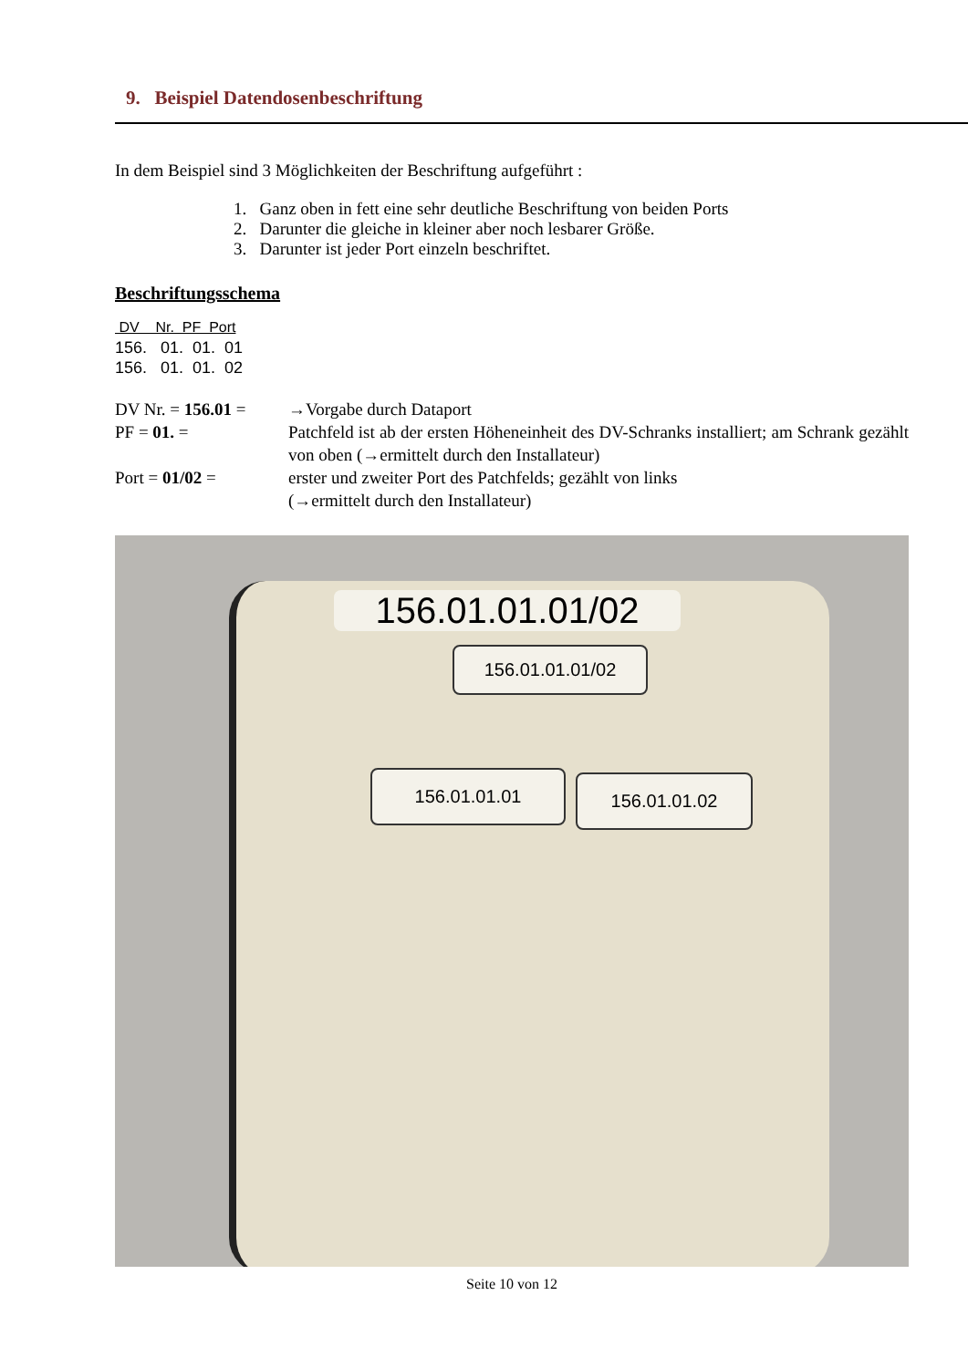9. Beispiel Datendosenbeschriftung
In dem Beispiel sind 3 Möglichkeiten der Beschriftung aufgeführt :
1. Ganz oben in fett eine sehr deutliche Beschriftung von beiden Ports
2. Darunter die gleiche in kleiner aber noch lesbarer Größe.
3. Darunter ist jeder Port einzeln beschriftet.
Beschriftungsschema
DV Nr. PF Port
156. 01. 01. 01
156. 01. 01. 02
| DV Nr. = 156.01 = | →Vorgabe durch Dataport |
| PF = 01. = | Patchfeld ist ab der ersten Höheneinheit des DV-Schranks installiert; am Schrank gezählt von oben (→ermittelt durch den Installateur) |
| Port = 01/02 = | erster und zweiter Port des Patchfelds; gezählt von links (→ermittelt durch den Installateur) |
156.01.01.01/02
156.01.01.01/02
156.01.01.01 156.01.01.02
Seite 10 von 12